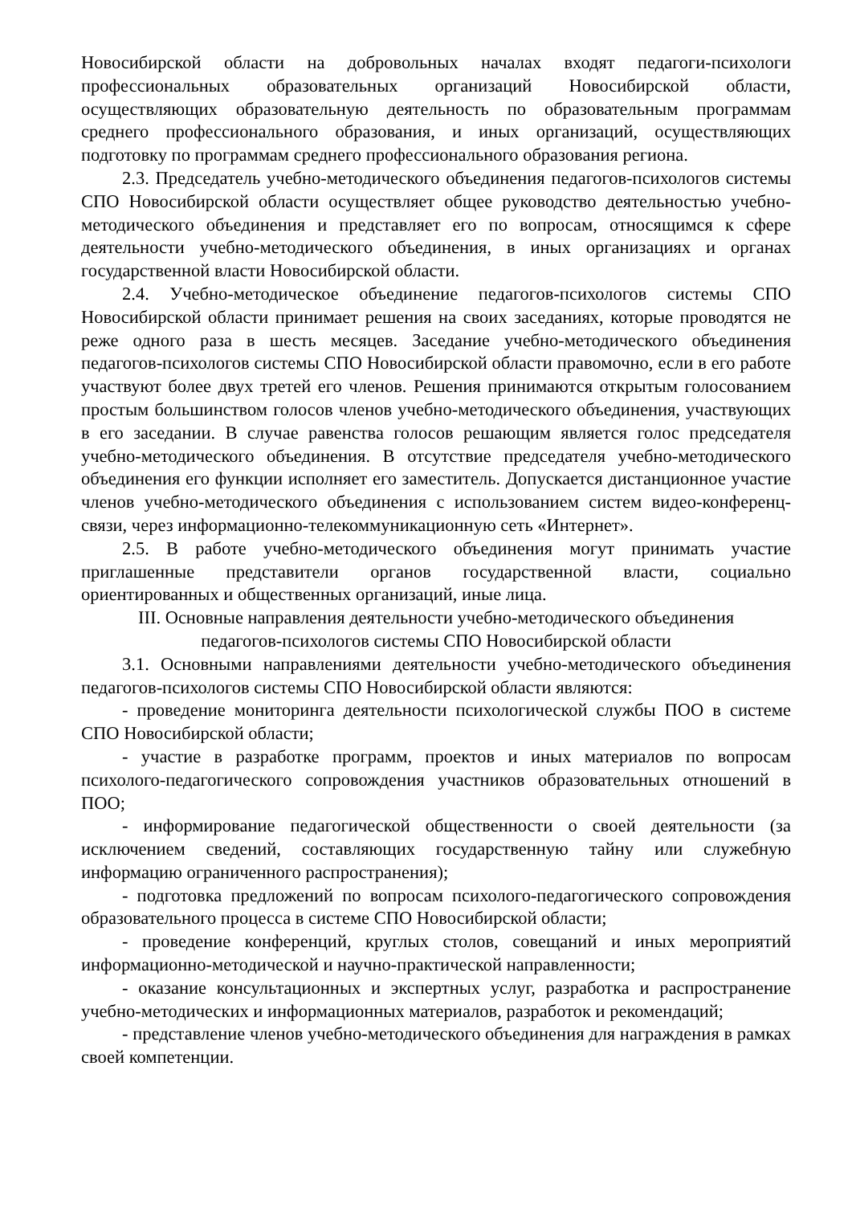Новосибирской области на добровольных началах входят педагоги-психологи профессиональных образовательных организаций Новосибирской области, осуществляющих образовательную деятельность по образовательным программам среднего профессионального образования, и иных организаций, осуществляющих подготовку по программам среднего профессионального образования региона.
2.3. Председатель учебно-методического объединения педагогов-психологов системы СПО Новосибирской области осуществляет общее руководство деятельностью учебно-методического объединения и представляет его по вопросам, относящимся к сфере деятельности учебно-методического объединения, в иных организациях и органах государственной власти Новосибирской области.
2.4. Учебно-методическое объединение педагогов-психологов системы СПО Новосибирской области принимает решения на своих заседаниях, которые проводятся не реже одного раза в шесть месяцев. Заседание учебно-методического объединения педагогов-психологов системы СПО Новосибирской области правомочно, если в его работе участвуют более двух третей его членов. Решения принимаются открытым голосованием простым большинством голосов членов учебно-методического объединения, участвующих в его заседании. В случае равенства голосов решающим является голос председателя учебно-методического объединения. В отсутствие председателя учебно-методического объединения его функции исполняет его заместитель. Допускается дистанционное участие членов учебно-методического объединения с использованием систем видео-конференц-связи, через информационно-телекоммуникационную сеть «Интернет».
2.5. В работе учебно-методического объединения могут принимать участие приглашенные представители органов государственной власти, социально ориентированных и общественных организаций, иные лица.
III. Основные направления деятельности учебно-методического объединения
педагогов-психологов системы СПО Новосибирской области
3.1. Основными направлениями деятельности учебно-методического объединения педагогов-психологов системы СПО Новосибирской области являются:
- проведение мониторинга деятельности психологической службы ПОО в системе СПО Новосибирской области;
- участие в разработке программ, проектов и иных материалов по вопросам психолого-педагогического сопровождения участников образовательных отношений в ПОО;
- информирование педагогической общественности о своей деятельности (за исключением сведений, составляющих государственную тайну или служебную информацию ограниченного распространения);
- подготовка предложений по вопросам психолого-педагогического сопровождения образовательного процесса в системе СПО Новосибирской области;
- проведение конференций, круглых столов, совещаний и иных мероприятий информационно-методической и научно-практической направленности;
- оказание консультационных и экспертных услуг, разработка и распространение учебно-методических и информационных материалов, разработок и рекомендаций;
- представление членов учебно-методического объединения для награждения в рамках своей компетенции.